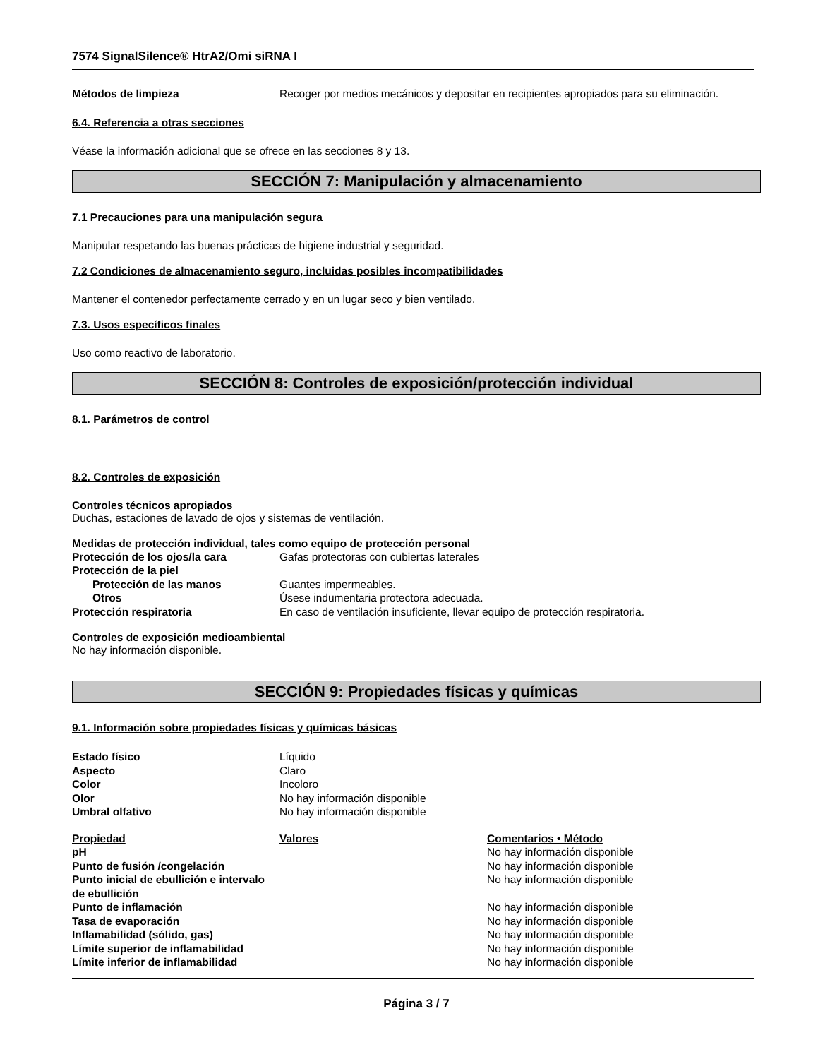7574 SignalSilence® HtrA2/Omi siRNA I
| Métodos de limpieza | Recoger por medios mecánicos y depositar en recipientes apropiados para su eliminación. |
6.4. Referencia a otras secciones
Véase la información adicional que se ofrece en las secciones 8 y 13.
SECCIÓN 7: Manipulación y almacenamiento
7.1 Precauciones para una manipulación segura
Manipular respetando las buenas prácticas de higiene industrial y seguridad.
7.2 Condiciones de almacenamiento seguro, incluidas posibles incompatibilidades
Mantener el contenedor perfectamente cerrado y en un lugar seco y bien ventilado.
7.3. Usos específicos finales
Uso como reactivo de laboratorio.
SECCIÓN 8: Controles de exposición/protección individual
8.1. Parámetros de control
8.2. Controles de exposición
Controles técnicos apropiados
Duchas, estaciones de lavado de ojos y sistemas de ventilación.
Medidas de protección individual, tales como equipo de protección personal
| Protección de los ojos/la cara | Gafas protectoras con cubiertas laterales |
| Protección de la piel | |
| Protección de las manos | Guantes impermeables. |
| Otros | Úsese indumentaria protectora adecuada. |
| Protección respiratoria | En caso de ventilación insuficiente, llevar equipo de protección respiratoria. |
Controles de exposición medioambiental
No hay información disponible.
SECCIÓN 9: Propiedades físicas y químicas
9.1. Información sobre propiedades físicas y químicas básicas
| Estado físico | Líquido |
| Aspecto | Claro |
| Color | Incoloro |
| Olor | No hay información disponible |
| Umbral olfativo | No hay información disponible |
| Propiedad | Valores | Comentarios • Método |
| pH | | No hay información disponible |
| Punto de fusión /congelación | | No hay información disponible |
| Punto inicial de ebullición e intervalo de ebullición | | No hay información disponible |
| Punto de inflamación | | No hay información disponible |
| Tasa de evaporación | | No hay información disponible |
| Inflamabilidad (sólido, gas) | | No hay información disponible |
| Límite superior de inflamabilidad | | No hay información disponible |
| Límite inferior de inflamabilidad | | No hay información disponible |
Página 3 / 7